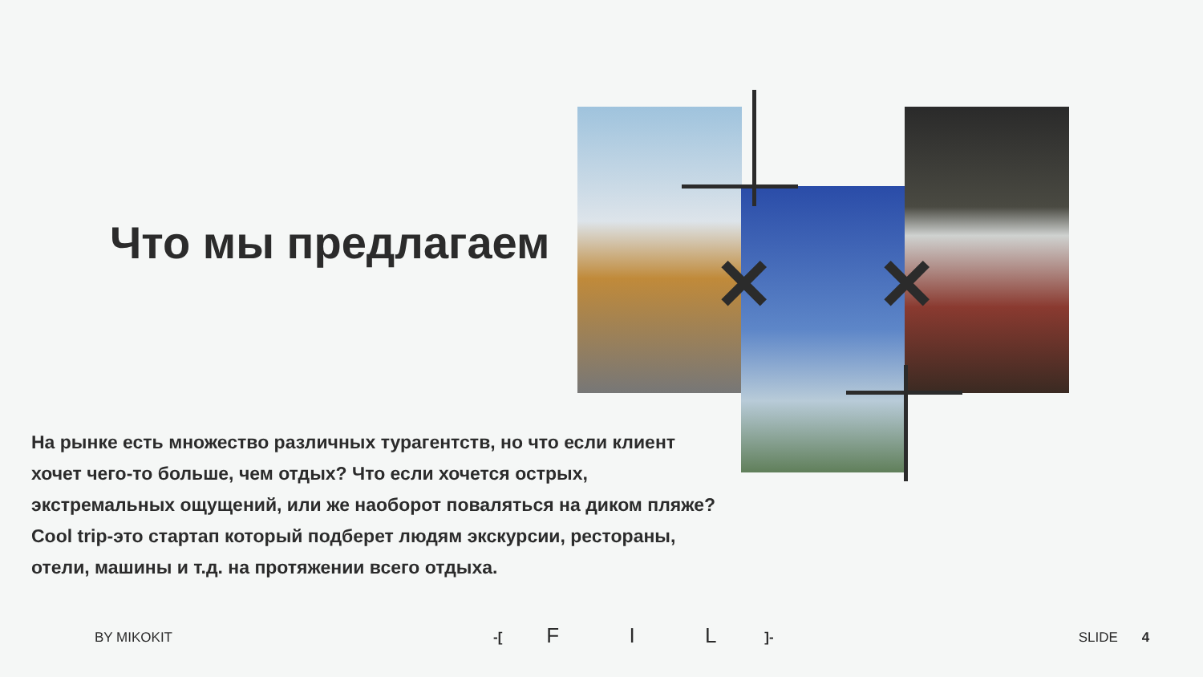Что мы предлагаем
✕ ✕
На рынке есть множество различных турагентств, но что если клиент хочет чего-то больше, чем отдых? Что если хочется острых, экстремальных ощущений, или же наоборот поваляться на диком пляже? Cool trip-это стартап который подберет людям экскурсии, рестораны, отели, машины и т.д. на протяжении всего отдыха.
BY MIKOKIT -[ F I L ]- SLIDE 4